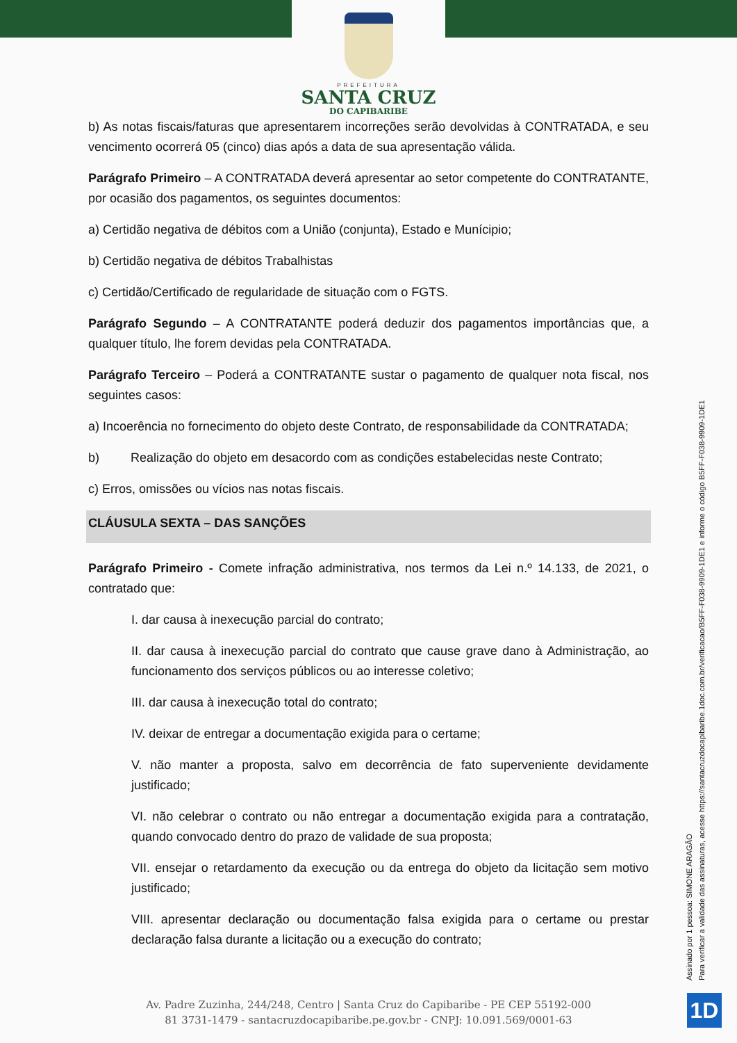PREFEITURA
SANTA CRUZ
DO CAPIBARIBE
b) As notas fiscais/faturas que apresentarem incorreções serão devolvidas à CONTRATADA, e seu vencimento ocorrerá 05 (cinco) dias após a data de sua apresentação válida.
Parágrafo Primeiro – A CONTRATADA deverá apresentar ao setor competente do CONTRATANTE, por ocasião dos pagamentos, os seguintes documentos:
a) Certidão negativa de débitos com a União (conjunta), Estado e Munícipio;
b) Certidão negativa de débitos Trabalhistas
c) Certidão/Certificado de regularidade de situação com o FGTS.
Parágrafo Segundo – A CONTRATANTE poderá deduzir dos pagamentos importâncias que, a qualquer título, lhe forem devidas pela CONTRATADA.
Parágrafo Terceiro – Poderá a CONTRATANTE sustar o pagamento de qualquer nota fiscal, nos seguintes casos:
a) Incoerência no fornecimento do objeto deste Contrato, de responsabilidade da CONTRATADA;
b) Realização do objeto em desacordo com as condições estabelecidas neste Contrato;
c) Erros, omissões ou vícios nas notas fiscais.
CLÁUSULA SEXTA – DAS SANÇÕES
Parágrafo Primeiro - Comete infração administrativa, nos termos da Lei n.º 14.133, de 2021, o contratado que:
I. dar causa à inexecução parcial do contrato;
II. dar causa à inexecução parcial do contrato que cause grave dano à Administração, ao funcionamento dos serviços públicos ou ao interesse coletivo;
III. dar causa à inexecução total do contrato;
IV. deixar de entregar a documentação exigida para o certame;
V. não manter a proposta, salvo em decorrência de fato superveniente devidamente justificado;
VI. não celebrar o contrato ou não entregar a documentação exigida para a contratação, quando convocado dentro do prazo de validade de sua proposta;
VII. ensejar o retardamento da execução ou da entrega do objeto da licitação sem motivo justificado;
VIII. apresentar declaração ou documentação falsa exigida para o certame ou prestar declaração falsa durante a licitação ou a execução do contrato;
Assinado por 1 pessoa: SIMONE ARAGÃO
Para verificar a validade das assinaturas, acesse https://santacruzdocapibaribe.1doc.com.br/verificacao/B5FF-F038-9909-1DE1 e informe o código B5FF-F038-9909-1DE1
1D
Av. Padre Zuzinha, 244/248, Centro | Santa Cruz do Capibaribe - PE CEP 55192-000
81 3731-1479 - santacruzdocapibaribe.pe.gov.br - CNPJ: 10.091.569/0001-63